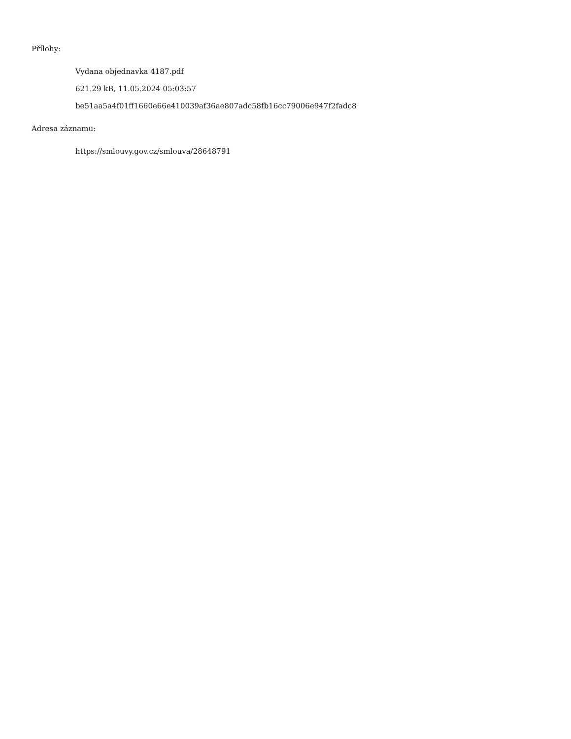Přílohy:
Vydana objednavka 4187.pdf
621.29 kB, 11.05.2024 05:03:57
be51aa5a4f01ff1660e66e410039af36ae807adc58fb16cc79006e947f2fadc8
Adresa záznamu:
https://smlouvy.gov.cz/smlouva/28648791